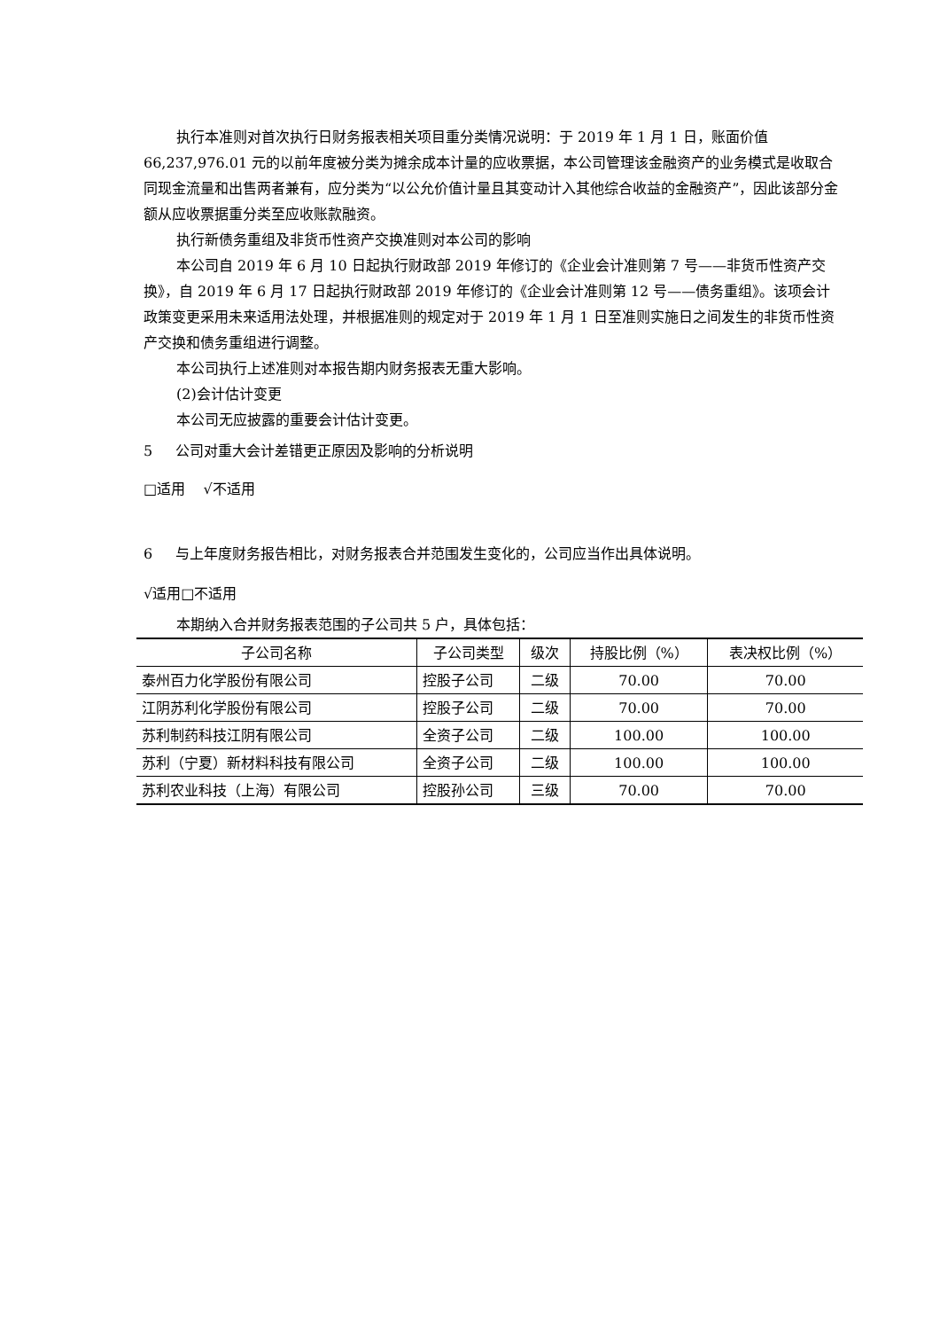执行本准则对首次执行日财务报表相关项目重分类情况说明：于 2019 年 1 月 1 日，账面价值 66,237,976.01 元的以前年度被分类为摊余成本计量的应收票据，本公司管理该金融资产的业务模式是收取合同现金流量和出售两者兼有，应分类为“以公允价值计量且其变动计入其他综合收益的金融资产”，因此该部分金额从应收票据重分类至应收账款融资。
执行新债务重组及非货币性资产交换准则对本公司的影响
本公司自 2019 年 6 月 10 日起执行财政部 2019 年修订的《企业会计准则第 7 号——非货币性资产交换》，自 2019 年 6 月 17 日起执行财政部 2019 年修订的《企业会计准则第 12 号——债务重组》。该项会计政策变更采用未来适用法处理，并根据准则的规定对于 2019 年 1 月 1 日至准则实施日之间发生的非货币性资产交换和债务重组进行调整。
本公司执行上述准则对本报告期内财务报表无重大影响。
(2)会计估计变更
本公司无应披露的重要会计估计变更。
5 公司对重大会计差错更正原因及影响的分析说明
□适用 √不适用
6 与上年度财务报告相比，对财务报表合并范围发生变化的，公司应当作出具体说明。
√适用□不适用
本期纳入合并财务报表范围的子公司共 5 户，具体包括：
| 子公司名称 | 子公司类型 | 级次 | 持股比例（%） | 表决权比例（%） |
| --- | --- | --- | --- | --- |
| 泰州百力化学股份有限公司 | 控股子公司 | 二级 | 70.00 | 70.00 |
| 江阴苏利化学股份有限公司 | 控股子公司 | 二级 | 70.00 | 70.00 |
| 苏利制药科技江阴有限公司 | 全资子公司 | 二级 | 100.00 | 100.00 |
| 苏利（宁夏）新材料科技有限公司 | 全资子公司 | 二级 | 100.00 | 100.00 |
| 苏利农业科技（上海）有限公司 | 控股孙公司 | 三级 | 70.00 | 70.00 |